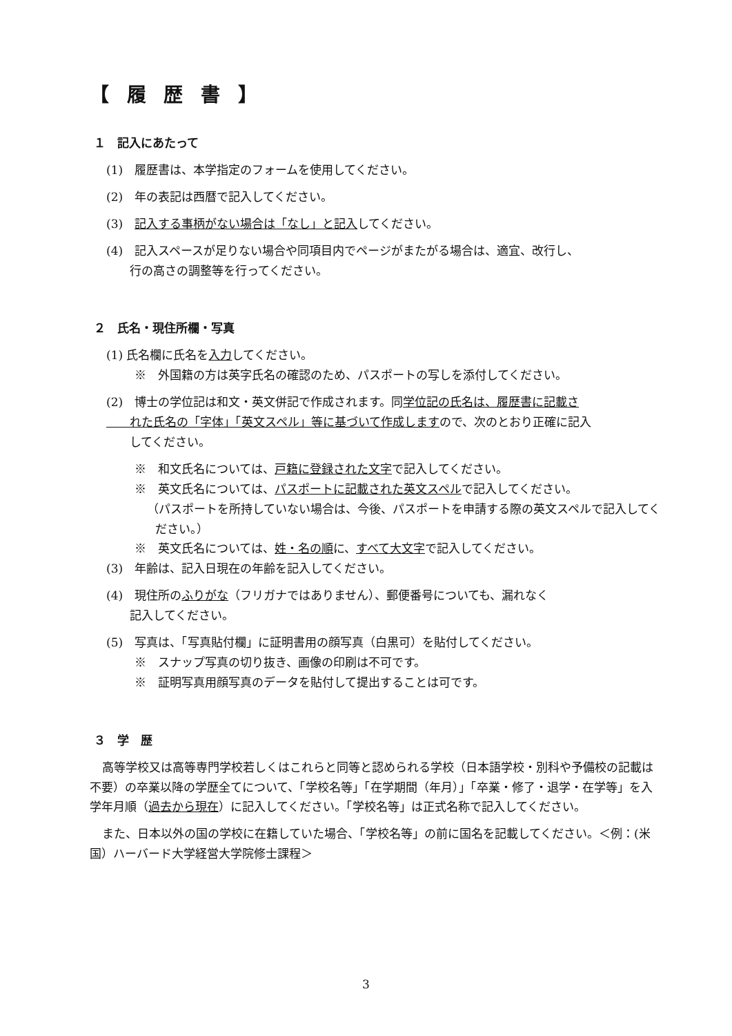【 履 歴 書 】
１　記入にあたって
(1)　履歴書は、本学指定のフォームを使用してください。
(2)　年の表記は西暦で記入してください。
(3)　記入する事柄がない場合は「なし」と記入してください。
(4)　記入スペースが足りない場合や同項目内でページがまたがる場合は、適宜、改行し、
　　行の高さの調整等を行ってください。
２　氏名・現住所欄・写真
(1) 氏名欄に氏名を入力してください。
※　外国籍の方は英字氏名の確認のため、パスポートの写しを添付してください。
(2)　博士の学位記は和文・英文併記で作成されます。同学位記の氏名は、履歴書に記載さ
　　れた氏名の「字体」「英文スペル」等に基づいて作成しますので、次のとおり正確に記入
　　してください。
※　和文氏名については、戸籍に登録された文字で記入してください。
※　英文氏名については、パスポートに記載された英文スペルで記入してください。
（パスポートを所持していない場合は、今後、パスポートを申請する際の英文スペルで記入してください。）
※　英文氏名については、姓・名の順に、すべて大文字で記入してください。
(3)　年齢は、記入日現在の年齢を記入してください。
(4)　現住所のふりがな（フリガナではありません）、郵便番号についても、漏れなく
　　記入してください。
(5)　写真は、「写真貼付欄」に証明書用の顔写真（白黒可）を貼付してください。
※　スナップ写真の切り抜き、画像の印刷は不可です。
※　証明写真用顔写真のデータを貼付して提出することは可です。
３　学　歴
高等学校又は高等専門学校若しくはこれらと同等と認められる学校（日本語学校・別科や予備校の記載は不要）の卒業以降の学歴全てについて、「学校名等」「在学期間（年月）」「卒業・修了・退学・在学等」を入学年月順（過去から現在）に記入してください。「学校名等」は正式名称で記入してください。
また、日本以外の国の学校に在籍していた場合、「学校名等」の前に国名を記載してください。＜例：(米国）ハーバード大学経営大学院修士課程＞
3